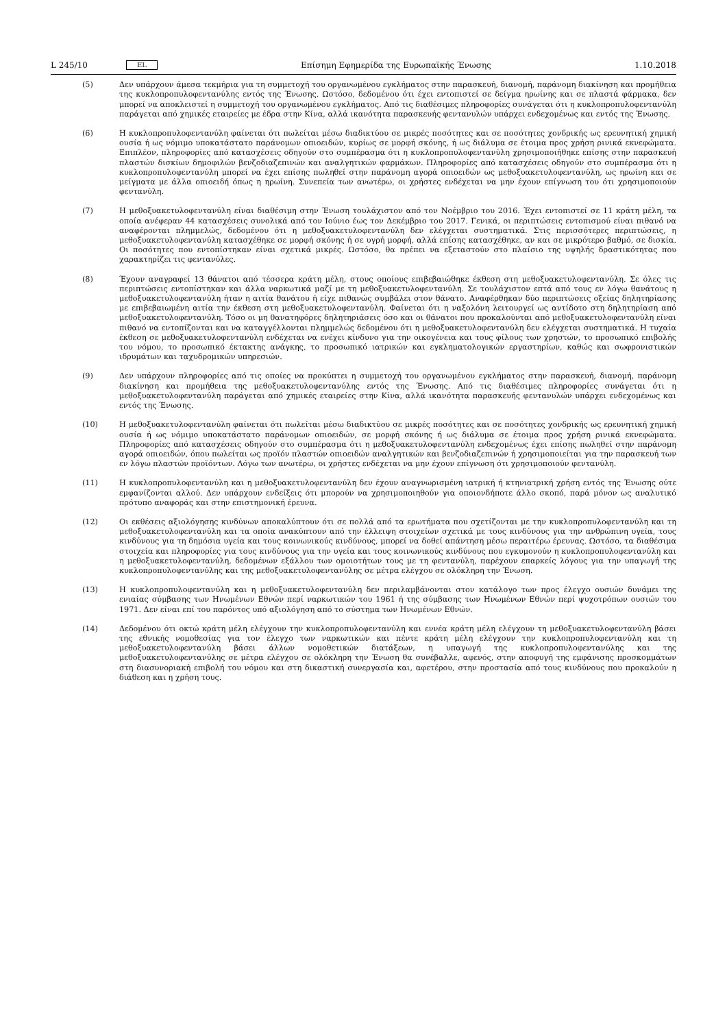L 245/10 EL Επίσημη Εφημερίδα της Ευρωπαϊκής Ένωσης 1.10.2018
(5) Δεν υπάρχουν άμεσα τεκμήρια για τη συμμετοχή του οργανωμένου εγκλήματος στην παρασκευή, διανομή, παράνομη διακίνηση και προμήθεια της κυκλοπροπυλοφεντανύλης εντός της Ένωσης. Ωστόσο, δεδομένου ότι έχει εντοπιστεί σε δείγμα ηρωίνης και σε πλαστά φάρμακα, δεν μπορεί να αποκλειστεί η συμμετοχή του οργανωμένου εγκλήματος. Από τις διαθέσιμες πληροφορίες συνάγεται ότι η κυκλοπροπυλοφεντανύλη παράγεται από χημικές εταιρείες με έδρα στην Κίνα, αλλά ικανότητα παρασκευής φεντανυλών υπάρχει ενδεχομένως και εντός της Ένωσης.
(6) Η κυκλοπροπυλοφεντανύλη φαίνεται ότι πωλείται μέσω διαδικτύου σε μικρές ποσότητες και σε ποσότητες χονδρικής ως ερευνητική χημική ουσία ή ως νόμιμο υποκατάστατο παράνομων οπιοειδών, κυρίως σε μορφή σκόνης, ή ως διάλυμα σε έτοιμα προς χρήση ρινικά εκνεφώματα. Επιπλέον, πληροφορίες από κατασχέσεις οδηγούν στο συμπέρασμα ότι η κυκλοπροπυλοφεντανύλη χρησιμοποιήθηκε επίσης στην παρασκευή πλαστών δισκίων δημοφιλών βενζοδιαζεπινών και αναλγητικών φαρμάκων. Πληροφορίες από κατασχέσεις οδηγούν στο συμπέρασμα ότι η κυκλοπροπυλοφεντανύλη μπορεί να έχει επίσης πωληθεί στην παράνομη αγορά οπιοειδών ως μεθοξυακετυλοφεντανύλη, ως ηρωίνη και σε μείγματα με άλλα οπιοειδή όπως η ηρωίνη. Συνεπεία των ανωτέρω, οι χρήστες ενδέχεται να μην έχουν επίγνωση του ότι χρησιμοποιούν φεντανύλη.
(7) Η μεθοξυακετυλοφεντανύλη είναι διαθέσιμη στην Ένωση τουλάχιστον από τον Νοέμβριο του 2016. Έχει εντοπιστεί σε 11 κράτη μέλη, τα οποία ανέφεραν 44 κατασχέσεις συνολικά από τον Ιούνιο έως τον Δεκέμβριο του 2017. Γενικά, οι περιπτώσεις εντοπισμού είναι πιθανό να αναφέρονται πλημμελώς, δεδομένου ότι η μεθοξυακετυλοφεντανύλη δεν ελέγχεται συστηματικά. Στις περισσότερες περιπτώσεις, η μεθοξυακετυλοφεντανύλη κατασχέθηκε σε μορφή σκόνης ή σε υγρή μορφή, αλλά επίσης κατασχέθηκε, αν και σε μικρότερο βαθμό, σε δισκία. Οι ποσότητες που εντοπίστηκαν είναι σχετικά μικρές. Ωστόσο, θα πρέπει να εξεταστούν στο πλαίσιο της υψηλής δραστικότητας που χαρακτηρίζει τις φεντανύλες.
(8) Έχουν αναγραφεί 13 θάνατοι από τέσσερα κράτη μέλη, στους οποίους επιβεβαιώθηκε έκθεση στη μεθοξυακετυλοφεντανύλη. Σε όλες τις περιπτώσεις εντοπίστηκαν και άλλα ναρκωτικά μαζί με τη μεθοξυακετυλοφεντανύλη. Σε τουλάχιστον επτά από τους εν λόγω θανάτους η μεθοξυακετυλοφεντανύλη ήταν η αιτία θανάτου ή είχε πιθανώς συμβάλει στον θάνατο. Αναφέρθηκαν δύο περιπτώσεις οξείας δηλητηρίασης με επιβεβαιωμένη αιτία την έκθεση στη μεθοξυακετυλοφεντανύλη. Φαίνεται ότι η ναξολόνη λειτουργεί ως αντίδοτο στη δηλητηρίαση από μεθοξυακετυλοφεντανύλη. Τόσο οι μη θανατηφόρες δηλητηριάσεις όσο και οι θάνατοι που προκαλούνται από μεθοξυακετυλοφεντανύλη είναι πιθανό να εντοπίζονται και να καταγγέλλονται πλημμελώς δεδομένου ότι η μεθοξυακετυλοφεντανύλη δεν ελέγχεται συστηματικά. Η τυχαία έκθεση σε μεθοξυακετυλοφεντανύλη ενδέχεται να ενέχει κίνδυνο για την οικογένεια και τους φίλους των χρηστών, το προσωπικό επιβολής του νόμου, το προσωπικό έκτακτης ανάγκης, το προσωπικό ιατρικών και εγκληματολογικών εργαστηρίων, καθώς και σωφρονιστικών ιδρυμάτων και ταχυδρομικών υπηρεσιών.
(9) Δεν υπάρχουν πληροφορίες από τις οποίες να προκύπτει η συμμετοχή του οργανωμένου εγκλήματος στην παρασκευή, διανομή, παράνομη διακίνηση και προμήθεια της μεθοξυακετυλοφεντανύλης εντός της Ένωσης. Από τις διαθέσιμες πληροφορίες συνάγεται ότι η μεθοξυακετυλοφεντανύλη παράγεται από χημικές εταιρείες στην Κίνα, αλλά ικανότητα παρασκευής φεντανυλών υπάρχει ενδεχομένως και εντός της Ένωσης.
(10) Η μεθοξυακετυλοφεντανύλη φαίνεται ότι πωλείται μέσω διαδικτύου σε μικρές ποσότητες και σε ποσότητες χονδρικής ως ερευνητική χημική ουσία ή ως νόμιμο υποκατάστατο παράνομων οπιοειδών, σε μορφή σκόνης ή ως διάλυμα σε έτοιμα προς χρήση ρινικά εκνεφώματα. Πληροφορίες από κατασχέσεις οδηγούν στο συμπέρασμα ότι η μεθοξυακετυλοφεντανύλη ενδεχομένως έχει επίσης πωληθεί στην παράνομη αγορά οπιοειδών, όπου πωλείται ως προϊόν πλαστών οπιοειδών αναλγητικών και βενζοδιαζεπινών ή χρησιμοποιείται για την παρασκευή των εν λόγω πλαστών προϊόντων. Λόγω των ανωτέρω, οι χρήστες ενδέχεται να μην έχουν επίγνωση ότι χρησιμοποιούν φεντανύλη.
(11) Η κυκλοπροπυλοφεντανύλη και η μεθοξυακετυλοφεντανύλη δεν έχουν αναγνωρισμένη ιατρική ή κτηνιατρική χρήση εντός της Ένωσης ούτε εμφανίζονται αλλού. Δεν υπάρχουν ενδείξεις ότι μπορούν να χρησιμοποιηθούν για οποιονδήποτε άλλο σκοπό, παρά μόνον ως αναλυτικό πρότυπο αναφοράς και στην επιστημονική έρευνα.
(12) Οι εκθέσεις αξιολόγησης κινδύνων αποκαλύπτουν ότι σε πολλά από τα ερωτήματα που σχετίζονται με την κυκλοπροπυλοφεντανύλη και τη μεθοξυακετυλοφεντανύλη και τα οποία ανακύπτουν από την έλλειψη στοιχείων σχετικά με τους κινδύνους για την ανθρώπινη υγεία, τους κινδύνους για τη δημόσια υγεία και τους κοινωνικούς κινδύνους, μπορεί να δοθεί απάντηση μέσω περαιτέρω έρευνας. Ωστόσο, τα διαθέσιμα στοιχεία και πληροφορίες για τους κινδύνους για την υγεία και τους κοινωνικούς κινδύνους που εγκυμονούν η κυκλοπροπυλοφεντανύλη και η μεθοξυακετυλοφεντανύλη, δεδομένων εξάλλου των ομοιοτήτων τους με τη φεντανύλη, παρέχουν επαρκείς λόγους για την υπαγωγή της κυκλοπροπυλοφεντανύλης και της μεθοξυακετυλοφεντανύλης σε μέτρα ελέγχου σε ολόκληρη την Ένωση.
(13) Η κυκλοπροπυλοφεντανύλη και η μεθοξυακετυλοφεντανύλη δεν περιλαμβάνονται στον κατάλογο των προς έλεγχο ουσιών δυνάμει της ενιαίας σύμβασης των Ηνωμένων Εθνών περί ναρκωτικών του 1961 ή της σύμβασης των Ηνωμένων Εθνών περί ψυχοτρόπων ουσιών του 1971. Δεν είναι επί του παρόντος υπό αξιολόγηση από το σύστημα των Ηνωμένων Εθνών.
(14) Δεδομένου ότι οκτώ κράτη μέλη ελέγχουν την κυκλοπροπυλοφεντανύλη και εννέα κράτη μέλη ελέγχουν τη μεθοξυακετυλοφεντανύλη βάσει της εθνικής νομοθεσίας για τον έλεγχο των ναρκωτικών και πέντε κράτη μέλη ελέγχουν την κυκλοπροπυλοφεντανύλη και τη μεθοξυακετυλοφεντανύλη βάσει άλλων νομοθετικών διατάξεων, η υπαγωγή της κυκλοπροπυλοφεντανύλης και της μεθοξυακετυλοφεντανύλης σε μέτρα ελέγχου σε ολόκληρη την Ένωση θα συνέβαλλε, αφενός, στην αποφυγή της εμφάνισης προσκομμάτων στη διασυνοριακή επιβολή του νόμου και στη δικαστική συνεργασία και, αφετέρου, στην προστασία από τους κινδύνους που προκαλούν η διάθεση και η χρήση τους.